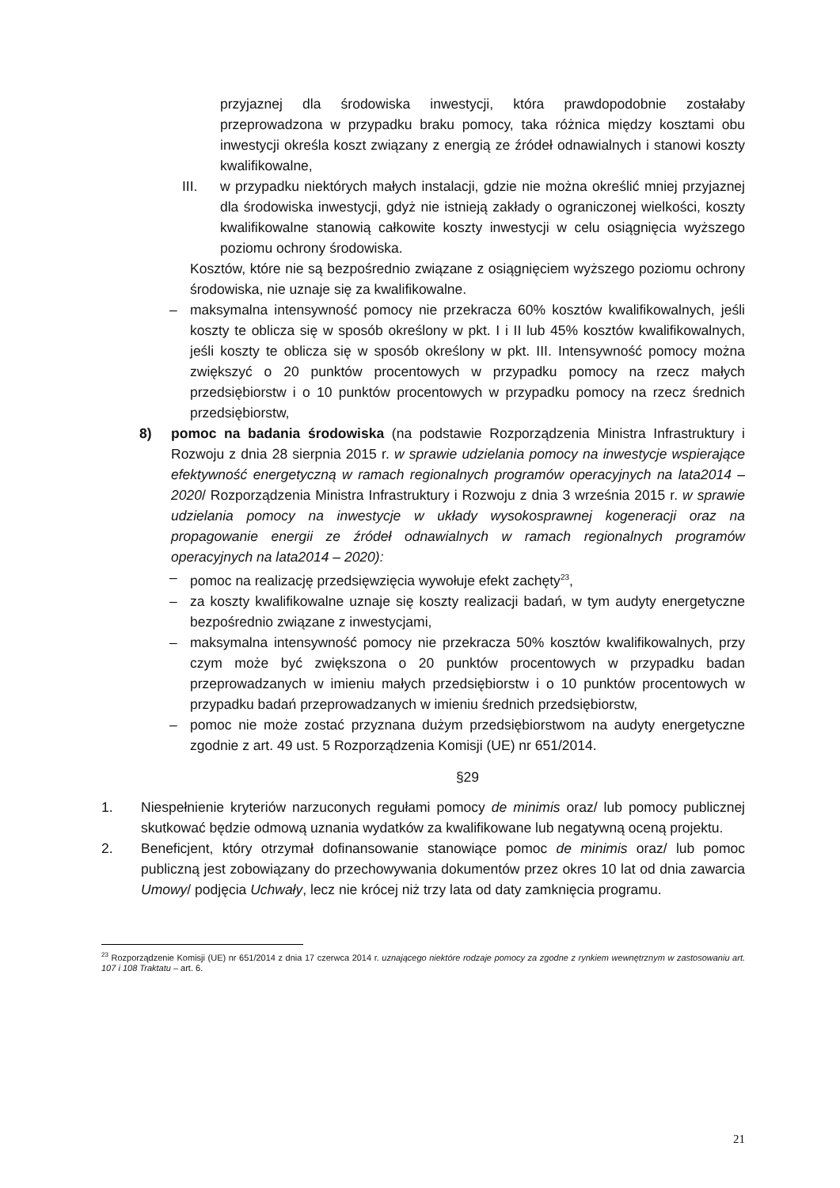przyjaznej dla środowiska inwestycji, która prawdopodobnie zostałaby przeprowadzona w przypadku braku pomocy, taka różnica między kosztami obu inwestycji określa koszt związany z energią ze źródeł odnawialnych i stanowi koszty kwalifikowalne,
III. w przypadku niektórych małych instalacji, gdzie nie można określić mniej przyjaznej dla środowiska inwestycji, gdyż nie istnieją zakłady o ograniczonej wielkości, koszty kwalifikowalne stanowią całkowite koszty inwestycji w celu osiągnięcia wyższego poziomu ochrony środowiska.
Kosztów, które nie są bezpośrednio związane z osiągnięciem wyższego poziomu ochrony środowiska, nie uznaje się za kwalifikowalne.
– maksymalna intensywność pomocy nie przekracza 60% kosztów kwalifikowalnych, jeśli koszty te oblicza się w sposób określony w pkt. I i II lub 45% kosztów kwalifikowalnych, jeśli koszty te oblicza się w sposób określony w pkt. III. Intensywność pomocy można zwiększyć o 20 punktów procentowych w przypadku pomocy na rzecz małych przedsiębiorstw i o 10 punktów procentowych w przypadku pomocy na rzecz średnich przedsiębiorstw,
8) pomoc na badania środowiska (na podstawie Rozporządzenia Ministra Infrastruktury i Rozwoju z dnia 28 sierpnia 2015 r. w sprawie udzielania pomocy na inwestycje wspierające efektywność energetyczną w ramach regionalnych programów operacyjnych na lata2014 – 2020/ Rozporządzenia Ministra Infrastruktury i Rozwoju z dnia 3 września 2015 r. w sprawie udzielania pomocy na inwestycje w układy wysokosprawnej kogeneracji oraz na propagowanie energii ze źródeł odnawialnych w ramach regionalnych programów operacyjnych na lata2014 – 2020):
– pomoc na realizację przedsięwzięcia wywołuje efekt zachęty<sup>23</sup>,
– za koszty kwalifikowalne uznaje się koszty realizacji badań, w tym audyty energetyczne bezpośrednio związane z inwestycjami,
– maksymalna intensywność pomocy nie przekracza 50% kosztów kwalifikowalnych, przy czym może być zwiększona o 20 punktów procentowych w przypadku badan przeprowadzanych w imieniu małych przedsiębiorstw i o 10 punktów procentowych w przypadku badań przeprowadzanych w imieniu średnich przedsiębiorstw,
– pomoc nie może zostać przyznana dużym przedsiębiorstwom na audyty energetyczne zgodnie z art. 49 ust. 5 Rozporządzenia Komisji (UE) nr 651/2014.
§29
1. Niespełnienie kryteriów narzuconych regułami pomocy de minimis oraz/ lub pomocy publicznej skutkować będzie odmową uznania wydatków za kwalifikowane lub negatywną oceną projektu.
2. Beneficjent, który otrzymał dofinansowanie stanowiące pomoc de minimis oraz/ lub pomoc publiczną jest zobowiązany do przechowywania dokumentów przez okres 10 lat od dnia zawarcia Umowy/ podjęcia Uchwały, lecz nie krócej niż trzy lata od daty zamknięcia programu.
<sup>23</sup> Rozporządzenie Komisji (UE) nr 651/2014 z dnia 17 czerwca 2014 r. uznającego niektóre rodzaje pomocy za zgodne z rynkiem wewnętrznym w zastosowaniu art. 107 i 108 Traktatu – art. 6.
21